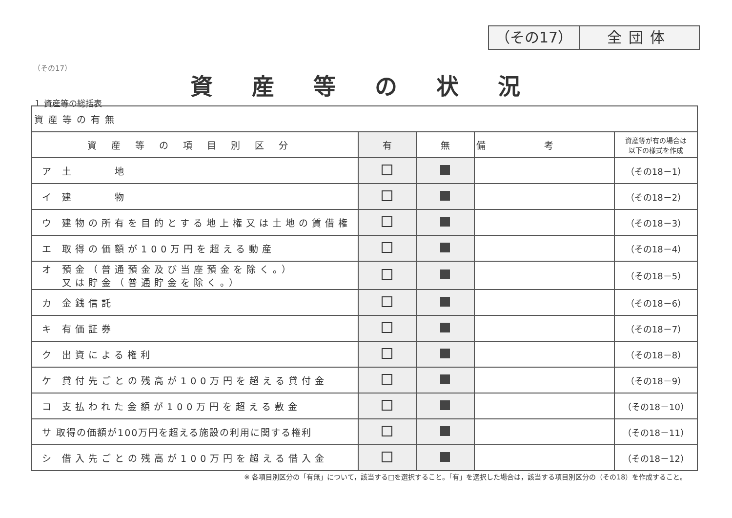（その17） 全団体
（その17）
資産等の状況
１ 資産等の総括表
| 資産等の有無 | | | | |
| 資産等の項目別区分 | 有 | 無 | 備考 | 資産等が有の場合は 以下の様式を作成 |
| ア 土 地 | | | | （その18－1） |
| イ 建 物 | | | | （その18－2） |
| ウ 建物の所有を目的とする地上権又は土地の賃借権 | | | | （その18－3） |
| エ 取得の価額が100万円を超える動産 | | | | （その18－4） |
| オ 預金（普通預金及び当座預金を除く。） 又は貯金（普通貯金を除く。） | | | | （その18－5） |
| カ 金銭信託 | | | | （その18－6） |
| キ 有価証券 | | | | （その18－7） |
| ク 出資による権利 | | | | （その18－8） |
| ケ 貸付先ごとの残高が100万円を超える貸付金 | | | | （その18－9） |
| コ 支払われた金額が100万円を超える敷金 | | | | （その18－10） |
| サ 取得の価額が100万円を超える施設の利用に関する権利 | | | | （その18－11） |
| シ 借入先ごとの残高が100万円を超える借入金 | | | | （その18－12） |
※ 各項目別区分の「有無」について，該当する□を選択すること。「有」を選択した場合は，該当する項目別区分の（その18）を作成すること。